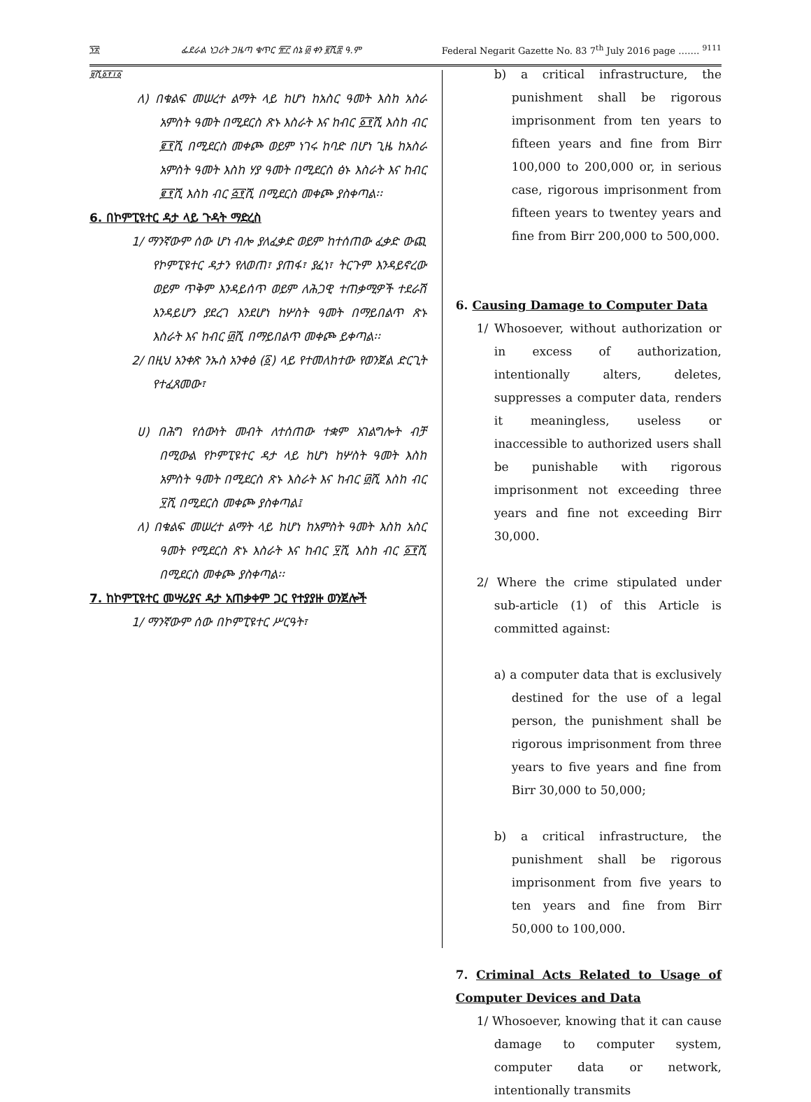፺፳ ፌደራል ነጋሪት ጋዜጣ ቁጥር ፹፫ ሰኔ ፴ ቀን ፪ሺ፰ ዓ.ም Federal Negarit Gazette No. 83 7<sup>th</sup> July 2016 page ……. <sup>9111</sup>
፱ሺ፩፻፲፩
ለ) በቁልፍ መሠረተ ልማት ላይ ከሆነ ከአስር ዓመት እስከ አስራ አምስት ዓመት በሚደርስ ጽኑ እስራት እና ከብር ፩፻ሺ እስከ ብር ፪፻ሺ በሚደርስ መቀጮ ወይም ነገሩ ከባድ በሆነ ጊዜ ከአስራ አምስት ዓመት እስከ ሃያ ዓመት በሚደርስ ፅኑ እስራት እና ከብር ፪፻ሺ እስከ ብር ፭፻ሺ በሚደርስ መቀጮ ያስቀጣል፡፡
6. በኮምፒዩተር ዳታ ላይ ጉዳት ማድረስ
1/ ማንኛውም ሰው ሆነ ብሎ ያለፈቃድ ወይም ከተሰጠው ፈቃድ ውጪ የኮምፒዩተር ዳታን የለወጠ፣ ያጠፋ፣ ያፈነ፣ ትርጉም እንዳይኖረው ወይም ጥቅም እንዳይሰጥ ወይም ለሕጋዊ ተጠቃሚዎች ተደራሽ እንዳይሆን ያደረገ እንደሆነ ከሦስት ዓመት በማይበልጥ ጽኑ እስራት እና ከብር ፴ሺ በማይበልጥ መቀጮ ይቀጣል፡፡
2/ በዚህ አንቀጽ ንኡስ አንቀፅ (፩) ላይ የተመለከተው የወንጀል ድርጊት የተፈጸመው፣
ሀ) በሕግ የሰውነት መብት ለተሰጠው ተቋም አገልግሎት ብቻ በሚውል የኮምፒዩተር ዳታ ላይ ከሆነ ከሦስት ዓመት እስከ አምስት ዓመት በሚደርስ ጽኑ እስራት እና ከብር ፴ሺ እስከ ብር ፶ሺ በሚደርስ መቀጮ ያስቀጣል፤
ለ) በቁልፍ መሠረተ ልማት ላይ ከሆነ ከአምስት ዓመት እስከ አስር ዓመት የሚደርስ ጽኑ እስራት እና ከብር ፶ሺ እስከ ብር ፩፻ሺ በሚደርስ መቀጮ ያስቀጣል፡፡
7. ከኮምፒዩተር መሣሪያና ዳታ አጠቃቀም ጋር የተያያዙ ወንጀሎች
1/ ማንኛውም ሰው በኮምፒዩተር ሥርዓት፣
b) a critical infrastructure, the punishment shall be rigorous imprisonment from ten years to fifteen years and fine from Birr 100,000 to 200,000 or, in serious case, rigorous imprisonment from fifteen years to twentey years and fine from Birr 200,000 to 500,000.
6. Causing Damage to Computer Data
1/ Whosoever, without authorization or in excess of authorization, intentionally alters, deletes, suppresses a computer data, renders it meaningless, useless or inaccessible to authorized users shall be punishable with rigorous imprisonment not exceeding three years and fine not exceeding Birr 30,000.
2/ Where the crime stipulated under sub-article (1) of this Article is committed against:
a) a computer data that is exclusively destined for the use of a legal person, the punishment shall be rigorous imprisonment from three years to five years and fine from Birr 30,000 to 50,000;
b) a critical infrastructure, the punishment shall be rigorous imprisonment from five years to ten years and fine from Birr 50,000 to 100,000.
7. Criminal Acts Related to Usage of Computer Devices and Data
1/ Whosoever, knowing that it can cause damage to computer system, computer data or network, intentionally transmits